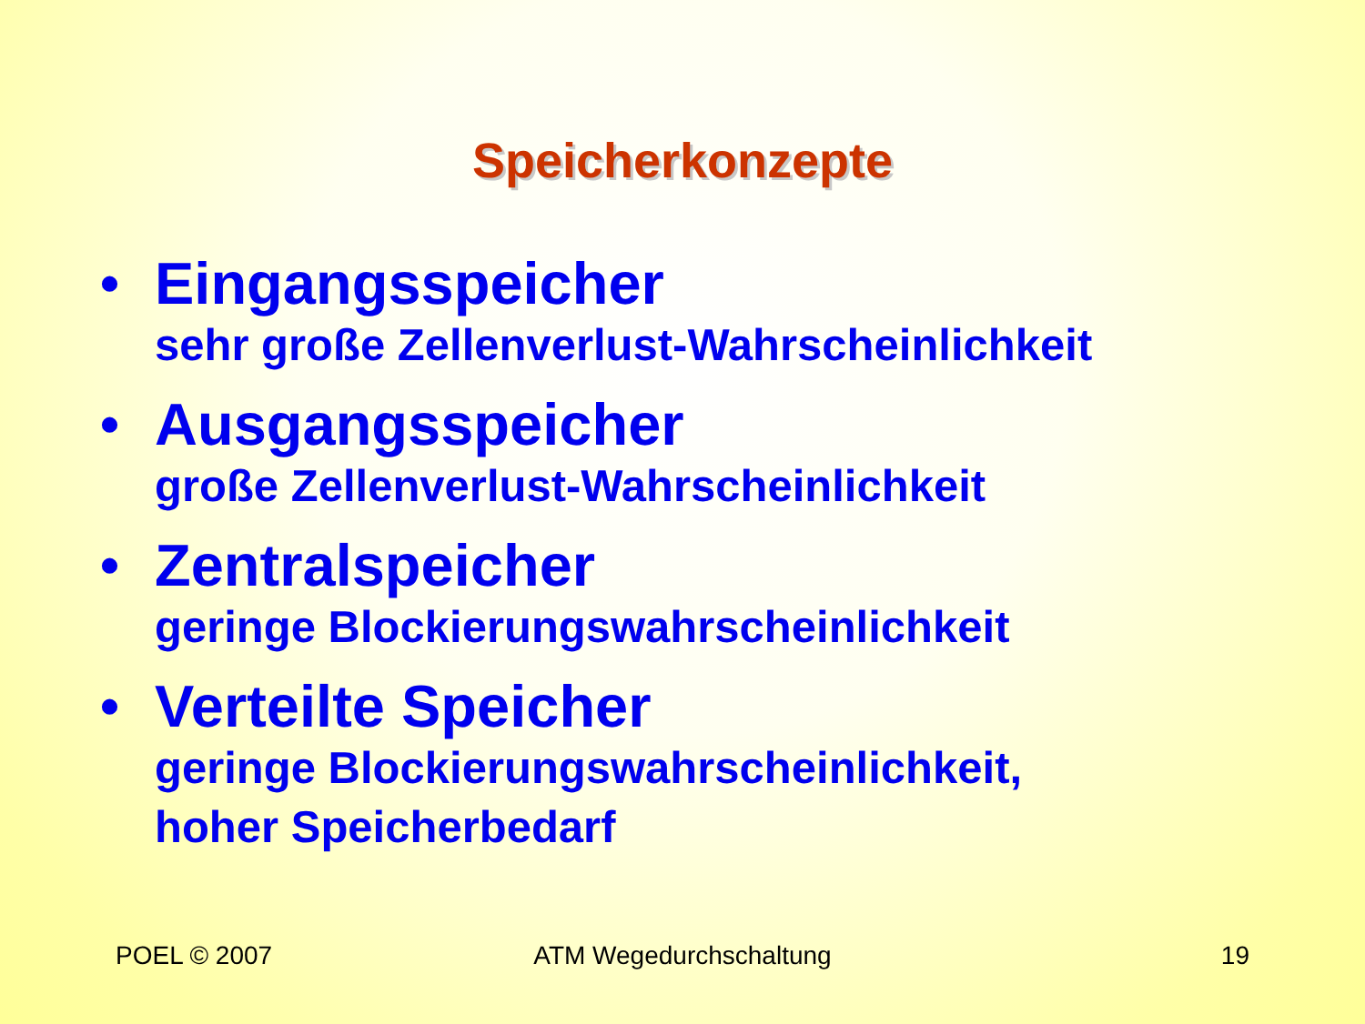Speicherkonzepte
• Eingangsspeicher
sehr große Zellenverlust-Wahrscheinlichkeit
• Ausgangsspeicher
große Zellenverlust-Wahrscheinlichkeit
• Zentralspeicher
geringe Blockierungswahrscheinlichkeit
• Verteilte Speicher
geringe Blockierungswahrscheinlichkeit,
hoher Speicherbedarf
POEL © 2007 ATM Wegedurchschaltung 19